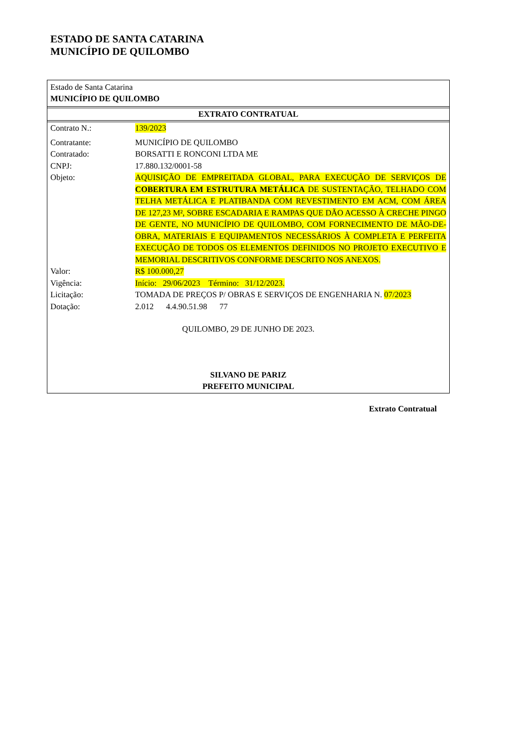ESTADO DE SANTA CATARINA
MUNICÍPIO DE QUILOMBO
Estado de Santa Catarina
MUNICÍPIO DE QUILOMBO
EXTRATO CONTRATUAL
| Contrato N.: | 139/2023 |
| Contratante: | MUNICÍPIO DE QUILOMBO |
| Contratado: | BORSATTI E RONCONI LTDA ME |
| CNPJ: | 17.880.132/0001-58 |
| Objeto: | AQUISIÇÃO DE EMPREITADA GLOBAL, PARA EXECUÇÃO DE SERVIÇOS DE COBERTURA EM ESTRUTURA METÁLICA DE SUSTENTAÇÃO, TELHADO COM TELHA METÁLICA E PLATIBANDA COM REVESTIMENTO EM ACM, COM ÁREA DE 127,23 M², SOBRE ESCADARIA E RAMPAS QUE DÃO ACESSO À CRECHE PINGO DE GENTE, NO MUNICÍPIO DE QUILOMBO, COM FORNECIMENTO DE MÃO-DE-OBRA, MATERIAIS E EQUIPAMENTOS NECESSÁRIOS À COMPLETA E PERFEITA EXECUÇÃO DE TODOS OS ELEMENTOS DEFINIDOS NO PROJETO EXECUTIVO E MEMORIAL DESCRITIVOS CONFORME DESCRITO NOS ANEXOS. |
| Valor: | R$ 100.000,27 |
| Vigência: | Início: 29/06/2023 Término: 31/12/2023. |
| Licitação: | TOMADA DE PREÇOS P/ OBRAS E SERVIÇOS DE ENGENHARIA N. 07/2023 |
| Dotação: | 2.012 4.4.90.51.98 77 |
QUILOMBO, 29 DE JUNHO DE 2023.
SILVANO DE PARIZ
PREFEITO MUNICIPAL
Extrato Contratual